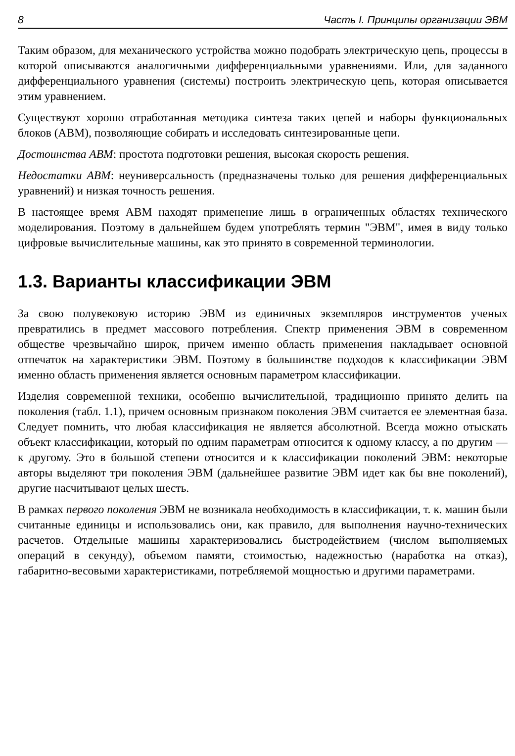8 Часть I. Принципы организации ЭВМ
Таким образом, для механического устройства можно подобрать электрическую цепь, процессы в которой описываются аналогичными дифференциальными уравнениями. Или, для заданного дифференциального уравнения (системы) построить электрическую цепь, которая описывается этим уравнением.
Существуют хорошо отработанная методика синтеза таких цепей и наборы функциональных блоков (АВМ), позволяющие собирать и исследовать синтезированные цепи.
Достоинства АВМ: простота подготовки решения, высокая скорость решения.
Недостатки АВМ: неуниверсальность (предназначены только для решения дифференциальных уравнений) и низкая точность решения.
В настоящее время АВМ находят применение лишь в ограниченных областях технического моделирования. Поэтому в дальнейшем будем употреблять термин "ЭВМ", имея в виду только цифровые вычислительные машины, как это принято в современной терминологии.
1.3. Варианты классификации ЭВМ
За свою полувековую историю ЭВМ из единичных экземпляров инструментов ученых превратились в предмет массового потребления. Спектр применения ЭВМ в современном обществе чрезвычайно широк, причем именно область применения накладывает основной отпечаток на характеристики ЭВМ. Поэтому в большинстве подходов к классификации ЭВМ именно область применения является основным параметром классификации.
Изделия современной техники, особенно вычислительной, традиционно принято делить на поколения (табл. 1.1), причем основным признаком поколения ЭВМ считается ее элементная база. Следует помнить, что любая классификация не является абсолютной. Всегда можно отыскать объект классификации, который по одним параметрам относится к одному классу, а по другим — к другому. Это в большой степени относится и к классификации поколений ЭВМ: некоторые авторы выделяют три поколения ЭВМ (дальнейшее развитие ЭВМ идет как бы вне поколений), другие насчитывают целых шесть.
В рамках первого поколения ЭВМ не возникала необходимость в классификации, т. к. машин были считанные единицы и использовались они, как правило, для выполнения научно-технических расчетов. Отдельные машины характеризовались быстродействием (числом выполняемых операций в секунду), объемом памяти, стоимостью, надежностью (наработка на отказ), габаритно-весовыми характеристиками, потребляемой мощностью и другими параметрами.